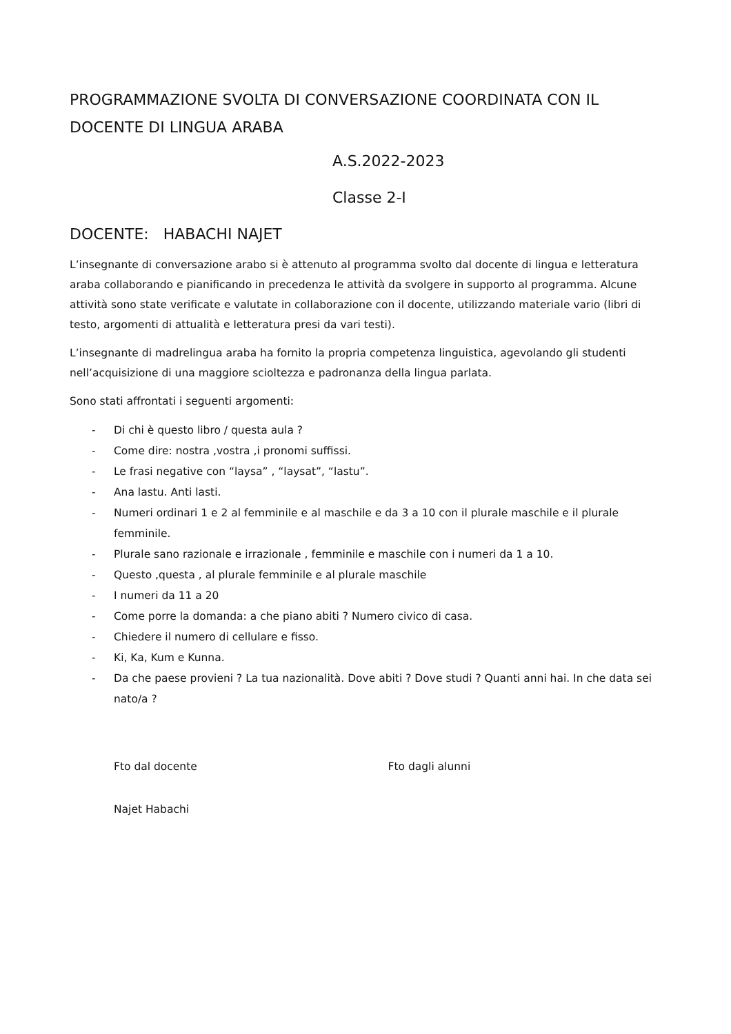PROGRAMMAZIONE SVOLTA DI CONVERSAZIONE COORDINATA CON IL DOCENTE DI LINGUA ARABA
A.S.2022-2023
Classe 2-I
DOCENTE: HABACHI NAJET
L’insegnante di conversazione arabo si è attenuto al programma svolto dal docente di lingua e letteratura araba collaborando e pianificando in precedenza le attività da svolgere in supporto al programma. Alcune attività sono state verificate e valutate in collaborazione con il docente, utilizzando materiale vario (libri di testo, argomenti di attualità e letteratura presi da vari testi).
L’insegnante di madrelingua araba ha fornito la propria competenza linguistica, agevolando gli studenti nell’acquisizione di una maggiore scioltezza e padronanza della lingua parlata.
Sono stati affrontati i seguenti argomenti:
- Di chi è questo libro / questa aula ?
- Come dire: nostra ,vostra ,i pronomi suffissi.
- Le frasi negative con “laysa” , “laysat”, “lastu”.
- Ana lastu. Anti lasti.
- Numeri ordinari 1 e 2 al femminile e al maschile e da 3 a 10 con il plurale maschile e il plurale femminile.
- Plurale sano razionale e irrazionale , femminile e maschile con i numeri da 1 a 10.
- Questo ,questa , al plurale femminile e al plurale maschile
- I numeri da 11 a 20
- Come porre la domanda: a che piano abiti ? Numero civico di casa.
- Chiedere il numero di cellulare e fisso.
- Ki, Ka, Kum e Kunna.
- Da che paese provieni ? La tua nazionalità. Dove abiti ? Dove studi ? Quanti anni hai. In che data sei nato/a ?
Fto dal docente Fto dagli alunni
Najet Habachi